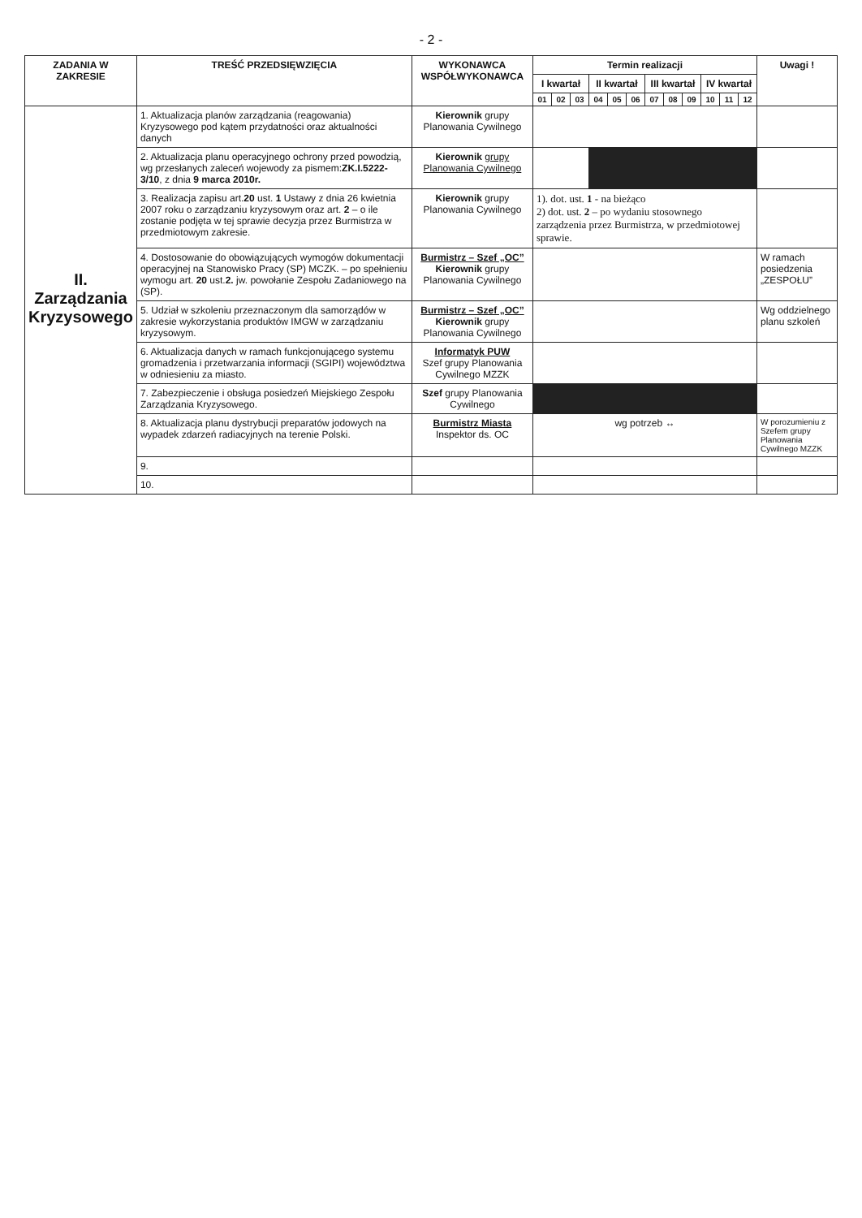- 2 -
| ZADANIA W ZAKRESIE | TREŚĆ PRZEDSIĘWZIĘCIA | WYKONAWCA WSPÓŁWYKONAWCA | Termin realizacji | | | | | | | | | | | | Uwagi ! |
| --- | --- | --- | --- | --- | --- | --- | --- | --- | --- | --- | --- | --- | --- | --- | --- |
| | | | I kwartał | | | II kwartał | | | III kwartał | | | IV kwartał | | | |
| | | | 01 | 02 | 03 | 04 | 05 | 06 | 07 | 08 | 09 | 10 | 11 | 12 | |
| II. Zarządzania Kryzysowego | 1. Aktualizacja planów zarządzania (reagowania) Kryzysowego pod kątem przydatności oraz aktualności danych | Kierownik grupy Planowania Cywilnego | | | | | | | | | | | | | |
| | 2. Aktualizacja planu operacyjnego ochrony przed powodzią, wg przesłanych zaleceń wojewody za pismem: ZK.I.5222-3/10 , z dnia 9 marca 2010r. | Kierownik grupy Planowania Cywilnego | | | | | | | | | | | | | |
| | 3. Realizacja zapisu art. 20 ust. 1 Ustawy z dnia 26 kwietnia 2007 roku o zarządzaniu kryzysowym oraz art. 2 – o ile zostanie podjęta w tej sprawie decyzja przez Burmistrza w przedmiotowym zakresie. | Kierownik grupy Planowania Cywilnego | 1). dot. ust. 1 - na bieżąco 2) dot. ust. 2 – po wydaniu stosownego zarządzenia przez Burmistrza, w przedmiotowej sprawie. | | | | | | | | | | | | |
| | 4. Dostosowanie do obowiązujących wymogów dokumentacji operacyjnej na Stanowisko Pracy (SP) MCZK. – po spełnieniu wymogu art. 20 ust. 2. jw. powołanie Zespołu Zadaniowego na (SP). | Burmistrz – Szef „OC” Kierownik grupy Planowania Cywilnego | | | | | | | | | | | | | W ramach posiedzenia „ZESPOŁU” |
| | 5. Udział w szkoleniu przeznaczonym dla samorządów w zakresie wykorzystania produktów IMGW w zarządzaniu kryzysowym. | Burmistrz – Szef „OC” Kierownik grupy Planowania Cywilnego | | | | | | | | | | | | | Wg oddzielnego planu szkoleń |
| | 6. Aktualizacja danych w ramach funkcjonującego systemu gromadzenia i przetwarzania informacji (SGIPI) województwa w odniesieniu za miasto. | Informatyk PUW Szef grupy Planowania Cywilnego MZZK | | | | | | | | | | | | | |
| | 7. Zabezpieczenie i obsługa posiedzeń Miejskiego Zespołu Zarządzania Kryzysowego. | Szef grupy Planowania Cywilnego | | | | | | | | | | | | | |
| | 8. Aktualizacja planu dystrybucji preparatów jodowych na wypadek zdarzeń radiacyjnych na terenie Polski. | Burmistrz Miasta Inspektor ds. OC | wg potrzeb ↔ | | | | | | | | | | | | W porozumieniu z Szefem grupy Planowania Cywilnego MZZK |
| | 9. | | | | | | | | | | | | | | |
| | 10. | | | | | | | | | | | | | | |